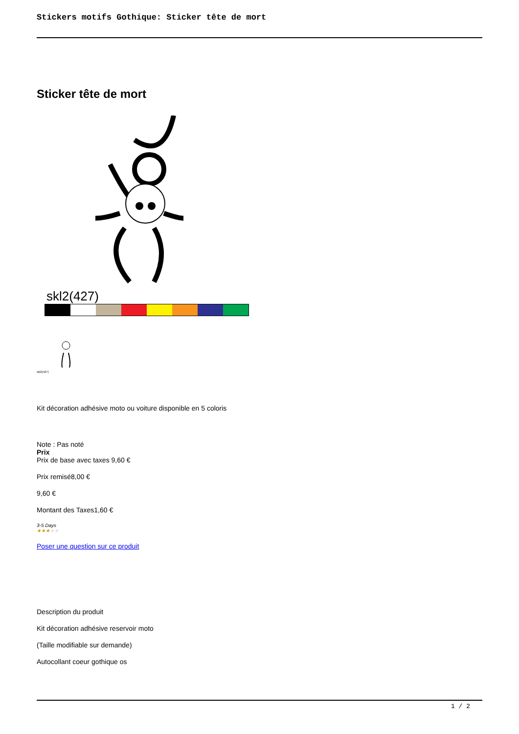Stickers motifs Gothique: Sticker tête de mort
Sticker tête de mort
skl2(427)
skl2(427)
Kit décoration adhésive moto ou voiture disponible en 5 coloris
Note : Pas noté
Prix
Prix de base avec taxes 9,60 €
Prix remisé8,00 €
9,60 €
Montant des Taxes1,60 €
3-5 Days
★★★★★
Poser une question sur ce produit
Description du produit
Kit décoration adhésive reservoir moto
(Taille modifiable sur demande)
Autocollant coeur gothique os
1 / 2